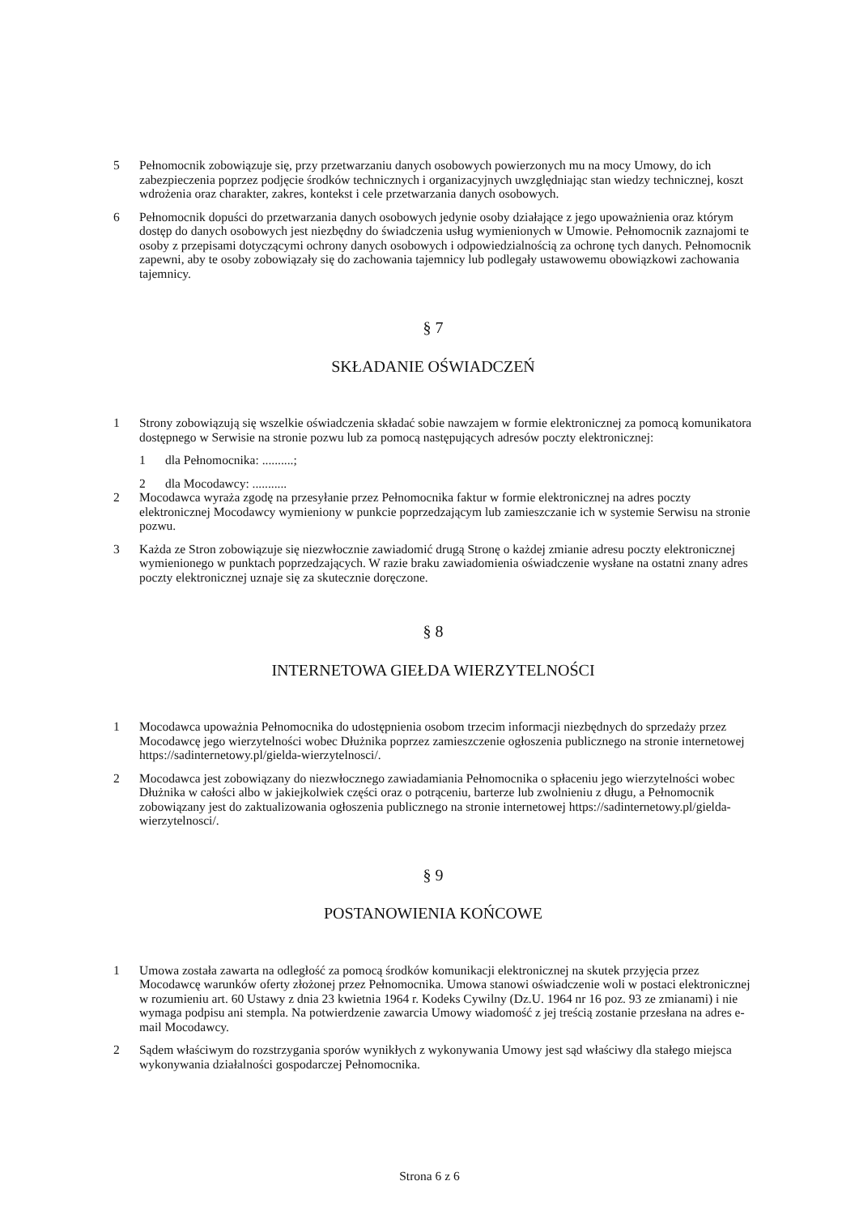5 Pełnomocnik zobowiązuje się, przy przetwarzaniu danych osobowych powierzonych mu na mocy Umowy, do ich zabezpieczenia poprzez podjęcie środków technicznych i organizacyjnych uwzględniając stan wiedzy technicznej, koszt wdrożenia oraz charakter, zakres, kontekst i cele przetwarzania danych osobowych.
6 Pełnomocnik dopuści do przetwarzania danych osobowych jedynie osoby działające z jego upoważnienia oraz którym dostęp do danych osobowych jest niezbędny do świadczenia usług wymienionych w Umowie. Pełnomocnik zaznajomi te osoby z przepisami dotyczącymi ochrony danych osobowych i odpowiedzialnością za ochronę tych danych. Pełnomocnik zapewni, aby te osoby zobowiązały się do zachowania tajemnicy lub podlegały ustawowemu obowiązkowi zachowania tajemnicy.
§ 7
SKŁADANIE OŚWIADCZEŃ
1 Strony zobowiązują się wszelkie oświadczenia składać sobie nawzajem w formie elektronicznej za pomocą komunikatora dostępnego w Serwisie na stronie pozwu lub za pomocą następujących adresów poczty elektronicznej:
1 dla Pełnomocnika: ..........;
2 dla Mocodawcy: ...........
2 Mocodawca wyraża zgodę na przesyłanie przez Pełnomocnika faktur w formie elektronicznej na adres poczty elektronicznej Mocodawcy wymieniony w punkcie poprzedzającym lub zamieszczanie ich w systemie Serwisu na stronie pozwu.
3 Każda ze Stron zobowiązuje się niezwłocznie zawiadomić drugą Stronę o każdej zmianie adresu poczty elektronicznej wymienionego w punktach poprzedzających. W razie braku zawiadomienia oświadczenie wysłane na ostatni znany adres poczty elektronicznej uznaje się za skutecznie doręczone.
§ 8
INTERNETOWA GIEŁDA WIERZYTELNOŚCI
1 Mocodawca upoważnia Pełnomocnika do udostępnienia osobom trzecim informacji niezbędnych do sprzedaży przez Mocodawcę jego wierzytelności wobec Dłużnika poprzez zamieszczenie ogłoszenia publicznego na stronie internetowej https://sadinternetowy.pl/gielda-wierzytelnosci/.
2 Mocodawca jest zobowiązany do niezwłocznego zawiadamiania Pełnomocnika o spłaceniu jego wierzytelności wobec Dłużnika w całości albo w jakiejkolwiek części oraz o potrąceniu, barterze lub zwolnieniu z długu, a Pełnomocnik zobowiązany jest do zaktualizowania ogłoszenia publicznego na stronie internetowej https://sadinternetowy.pl/gielda-wierzytelnosci/.
§ 9
POSTANOWIENIA KOŃCOWE
1 Umowa została zawarta na odległość za pomocą środków komunikacji elektronicznej na skutek przyjęcia przez Mocodawcę warunków oferty złożonej przez Pełnomocnika. Umowa stanowi oświadczenie woli w postaci elektronicznej w rozumieniu art. 60 Ustawy z dnia 23 kwietnia 1964 r. Kodeks Cywilny (Dz.U. 1964 nr 16 poz. 93 ze zmianami) i nie wymaga podpisu ani stempla. Na potwierdzenie zawarcia Umowy wiadomość z jej treścią zostanie przesłana na adres e-mail Mocodawcy.
2 Sądem właściwym do rozstrzygania sporów wynikłych z wykonywania Umowy jest sąd właściwy dla stałego miejsca wykonywania działalności gospodarczej Pełnomocnika.
Strona 6 z 6